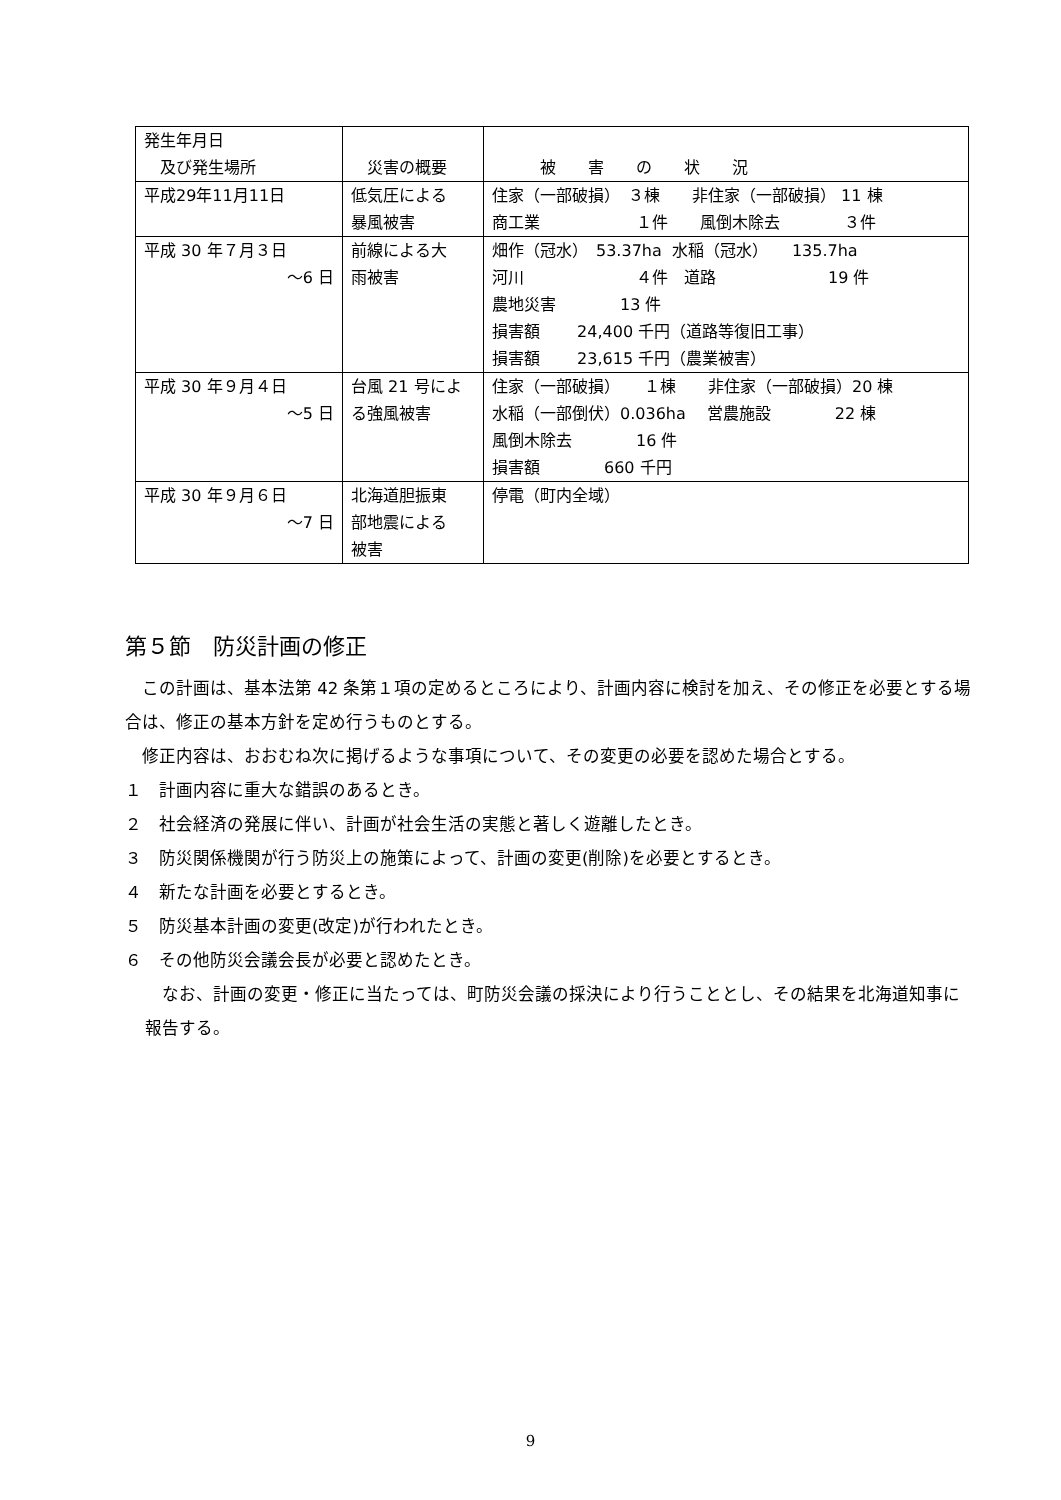| 発生年月日 及び発生場所 | 災害の概要 | 被 害 の 状 況 |
| 平成29年11月11日 | 低気圧による 暴風被害 | 住家（一部破損） ３棟 非住家（一部破損） 11 棟 商工業 １件 風倒木除去 ３件 |
| 平成 30 年７月３日 ～6 日 | 前線による大 雨被害 | 畑作（冠水） 53.37ha 水稲（冠水） 135.7ha 河川 ４件 道路 19 件 農地災害 13 件 損害額 24,400 千円（道路等復旧工事） 損害額 23,615 千円（農業被害） |
| 平成 30 年９月４日 ～5 日 | 台風 21 号によ る強風被害 | 住家（一部破損） １棟 非住家（一部破損）20 棟 水稲（一部倒伏）0.036ha 営農施設 22 棟 風倒木除去 16 件 損害額 660 千円 |
| 平成 30 年９月６日 ～7 日 | 北海道胆振東 部地震による 被害 | 停電（町内全域） |
第５節　防災計画の修正
　この計画は、基本法第 42 条第１項の定めるところにより、計画内容に検討を加え、その修正を必要とする場合は、修正の基本方針を定め行うものとする。
　修正内容は、おおむね次に掲げるような事項について、その変更の必要を認めた場合とする。
１　計画内容に重大な錯誤のあるとき。
２　社会経済の発展に伴い、計画が社会生活の実態と著しく遊離したとき。
３　防災関係機関が行う防災上の施策によって、計画の変更(削除)を必要とするとき。
４　新たな計画を必要とするとき。
５　防災基本計画の変更(改定)が行われたとき。
６　その他防災会議会長が必要と認めたとき。
　なお、計画の変更・修正に当たっては、町防災会議の採決により行うこととし、その結果を北海道知事に報告する。
9